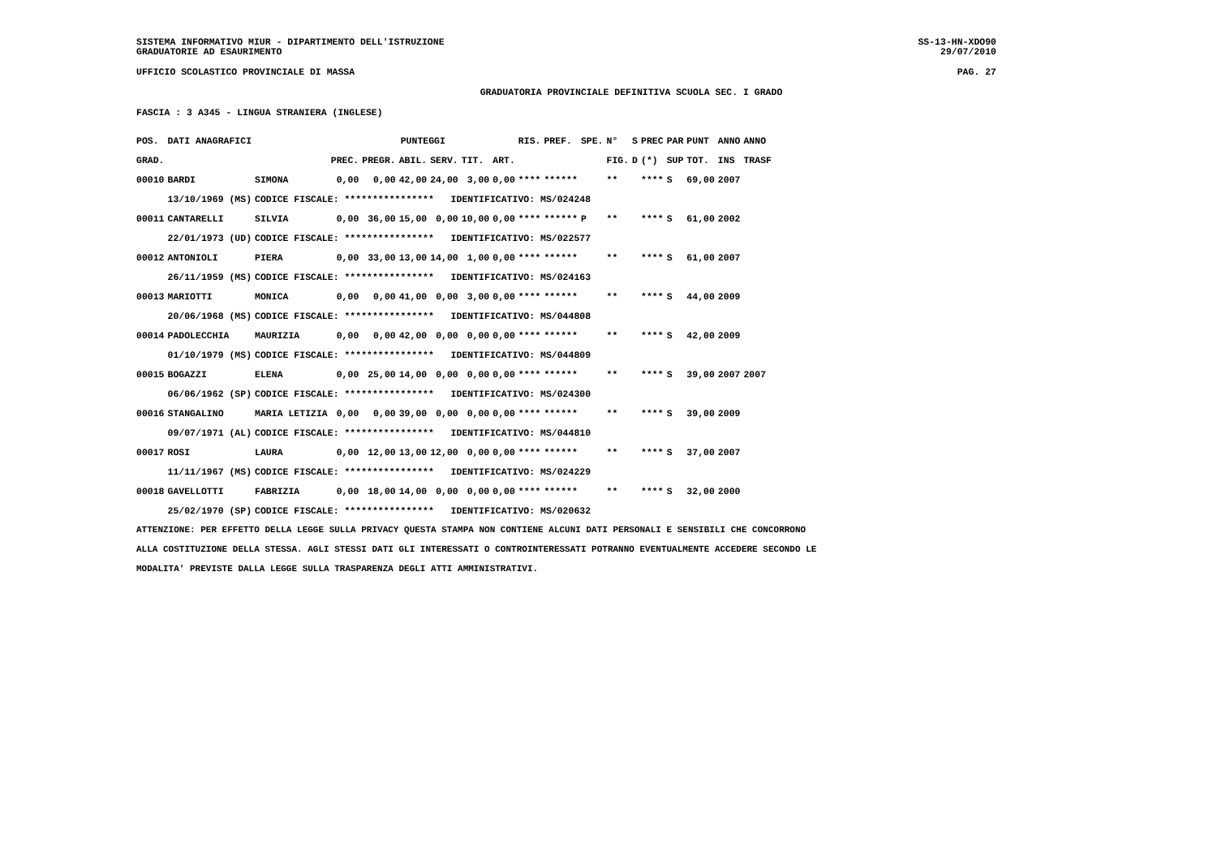SISTEMA INFORMATIVO MIUR - DIPARTIMENTO DELL'ISTRUZIONE
GRADUATORIE AD ESAURIMENTO
SS-13-HN-XDO90
29/07/2010
UFFICIO SCOLASTICO PROVINCIALE DI MASSA PAG. 27
GRADUATORIA PROVINCIALE DEFINITIVA SCUOLA SEC. I GRADO
FASCIA : 3 A345 - LINGUA STRANIERA (INGLESE)
| POS. | DATI ANAGRAFICI | | PUNTEGGI | | | | | | RIS. | PREF. | SPE. | N° | S | PREC | PAR | PUNT | ANNO | ANNO |
| --- | --- | --- | --- | --- | --- | --- | --- | --- | --- | --- | --- | --- | --- | --- | --- | --- | --- | --- |
| GRAD. | | | PREC. | PREGR. | ABIL. | SERV. | TIT. | ART. | | | | FIG. | D | (*) | SUP | TOT. | INS | TRASF |
| 00010 | BARDI | SIMONA | 0,00 | 0,00 | 42,00 | 24,00 | 3,00 | 0,00 | **** | ****** | | ** | | **** | S | 69,00 | 2007 | |
| | 13/10/1969 (MS) | CODICE FISCALE: **************** IDENTIFICATIVO: MS/024248 | | | | | | | | | | | | | | | | |
| 00011 | CANTARELLI | SILVIA | 0,00 | 36,00 | 15,00 | 0,00 | 10,00 | 0,00 | **** | ****** | P | ** | | **** | S | 61,00 | 2002 | |
| | 22/01/1973 (UD) | CODICE FISCALE: **************** IDENTIFICATIVO: MS/022577 | | | | | | | | | | | | | | | | |
| 00012 | ANTONIOLI | PIERA | 0,00 | 33,00 | 13,00 | 14,00 | 1,00 | 0,00 | **** | ****** | | ** | | **** | S | 61,00 | 2007 | |
| | 26/11/1959 (MS) | CODICE FISCALE: **************** IDENTIFICATIVO: MS/024163 | | | | | | | | | | | | | | | | |
| 00013 | MARIOTTI | MONICA | 0,00 | 0,00 | 41,00 | 0,00 | 3,00 | 0,00 | **** | ****** | | ** | | **** | S | 44,00 | 2009 | |
| | 20/06/1968 (MS) | CODICE FISCALE: **************** IDENTIFICATIVO: MS/044808 | | | | | | | | | | | | | | | | |
| 00014 | PADOLECCHIA | MAURIZIA | 0,00 | 0,00 | 42,00 | 0,00 | 0,00 | 0,00 | **** | ****** | | ** | | **** | S | 42,00 | 2009 | |
| | 01/10/1979 (MS) | CODICE FISCALE: **************** IDENTIFICATIVO: MS/044809 | | | | | | | | | | | | | | | | |
| 00015 | BOGAZZI | ELENA | 0,00 | 25,00 | 14,00 | 0,00 | 0,00 | 0,00 | **** | ****** | | ** | | **** | S | 39,00 | 2007 | 2007 |
| | 06/06/1962 (SP) | CODICE FISCALE: **************** IDENTIFICATIVO: MS/024300 | | | | | | | | | | | | | | | | |
| 00016 | STANGALINO | MARIA LETIZIA | 0,00 | 0,00 | 39,00 | 0,00 | 0,00 | 0,00 | **** | ****** | | ** | | **** | S | 39,00 | 2009 | |
| | 09/07/1971 (AL) | CODICE FISCALE: **************** IDENTIFICATIVO: MS/044810 | | | | | | | | | | | | | | | | |
| 00017 | ROSI | LAURA | 0,00 | 12,00 | 13,00 | 12,00 | 0,00 | 0,00 | **** | ****** | | ** | | **** | S | 37,00 | 2007 | |
| | 11/11/1967 (MS) | CODICE FISCALE: **************** IDENTIFICATIVO: MS/024229 | | | | | | | | | | | | | | | | |
| 00018 | GAVELLOTTI | FABRIZIA | 0,00 | 18,00 | 14,00 | 0,00 | 0,00 | 0,00 | **** | ****** | | ** | | **** | S | 32,00 | 2000 | |
| | 25/02/1970 (SP) | CODICE FISCALE: **************** IDENTIFICATIVO: MS/020632 | | | | | | | | | | | | | | | | |
ATTENZIONE: PER EFFETTO DELLA LEGGE SULLA PRIVACY QUESTA STAMPA NON CONTIENE ALCUNI DATI PERSONALI E SENSIBILI CHE CONCORRONO
ALLA COSTITUZIONE DELLA STESSA. AGLI STESSI DATI GLI INTERESSATI O CONTROINTERESSATI POTRANNO EVENTUALMENTE ACCEDERE SECONDO LE
MODALITA' PREVISTE DALLA LEGGE SULLA TRASPARENZA DEGLI ATTI AMMINISTRATIVI.